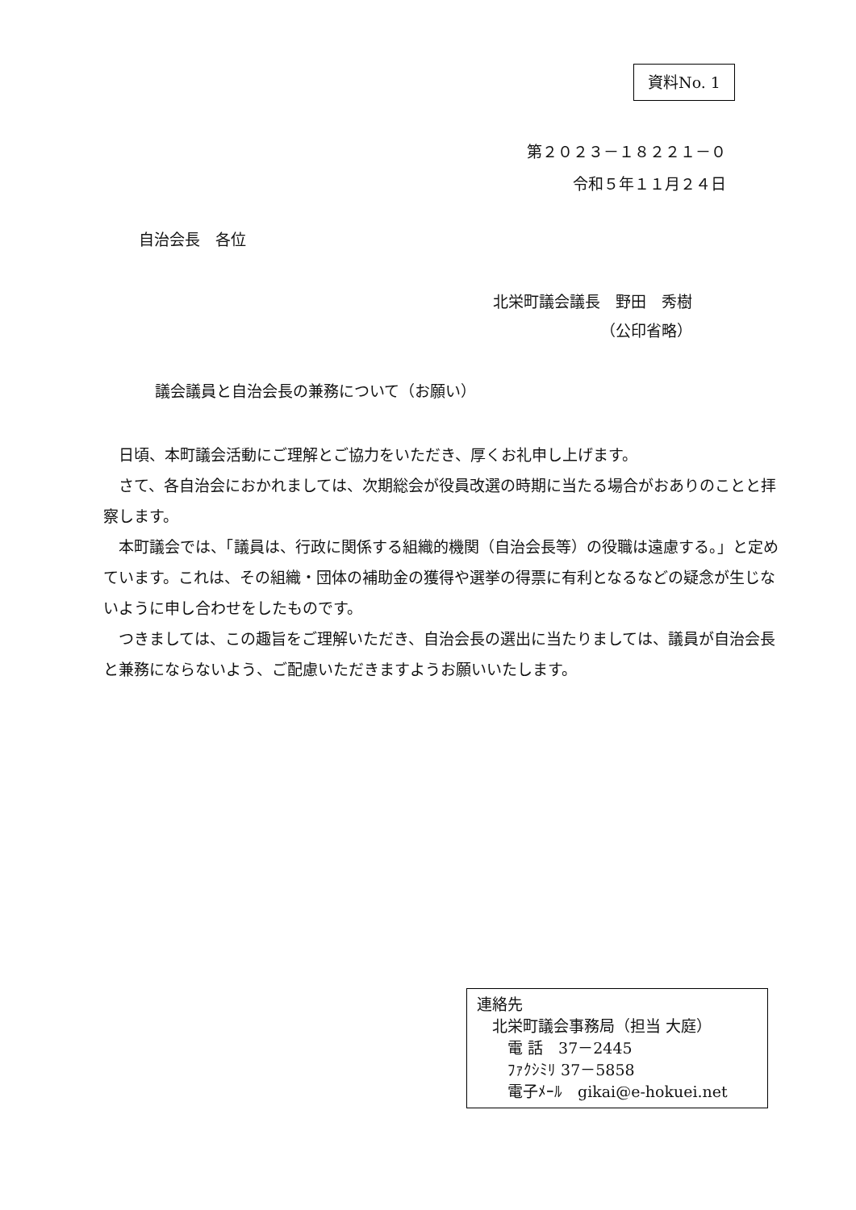資料No. 1
第２０２３－１８２２１－０
令和５年１１月２４日
自治会長　各位
北栄町議会議長　野田　秀樹
（公印省略）
議会議員と自治会長の兼務について（お願い）
　日頃、本町議会活動にご理解とご協力をいただき、厚くお礼申し上げます。
　さて、各自治会におかれましては、次期総会が役員改選の時期に当たる場合がおありのことと拝察します。
　本町議会では、「議員は、行政に関係する組織的機関（自治会長等）の役職は遠慮する。」と定めています。これは、その組織・団体の補助金の獲得や選挙の得票に有利となるなどの疑念が生じないように申し合わせをしたものです。
　つきましては、この趣旨をご理解いただき、自治会長の選出に当たりましては、議員が自治会長と兼務にならないよう、ご配慮いただきますようお願いいたします。
連絡先
　北栄町議会事務局（担当 大庭）
　　電 話　37－2445
　　ﾌｧｸｼﾐﾘ 37－5858
　　電子ﾒｰﾙ　gikai@e-hokuei.net